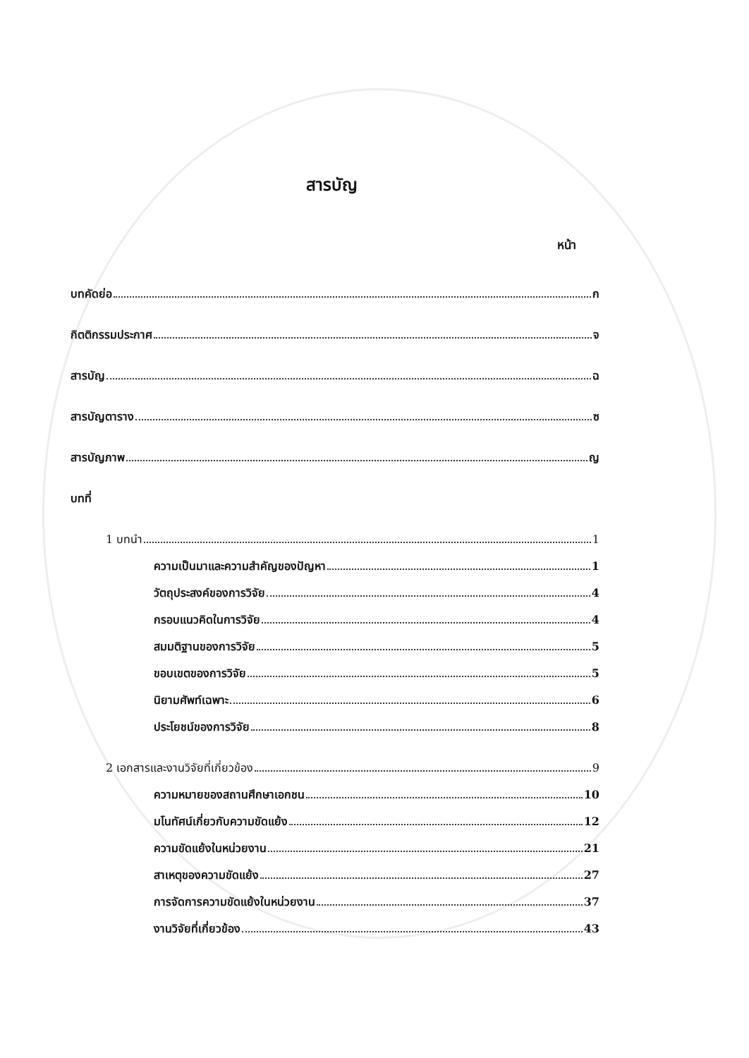สารบัญ
หน้า
บทคัดย่อ ก
กิตติกรรมประกาศ จ
สารบัญ ฉ
สารบัญตาราง ซ
สารบัญภาพ ญ
บทที่
1 บทนำ 1
ความเป็นมาและความสำคัญของปัญหา 1
วัตถุประสงค์ของการวิจัย 4
กรอบแนวคิดในการวิจัย 4
สมมติฐานของการวิจัย 5
ขอบเขตของการวิจัย 5
นิยามศัพท์เฉพาะ 6
ประโยชน์ของการวิจัย 8
2 เอกสารและงานวิจัยที่เกี่ยวข้อง 9
ความหมายของสถานศึกษาเอกชน 10
มโนทัศน์เกี่ยวกับความขัดแย้ง 12
ความขัดแย้งในหน่วยงาน 21
สาเหตุของความขัดแย้ง 27
การจัดการความขัดแย้งในหน่วยงาน 37
งานวิจัยที่เกี่ยวข้อง 43